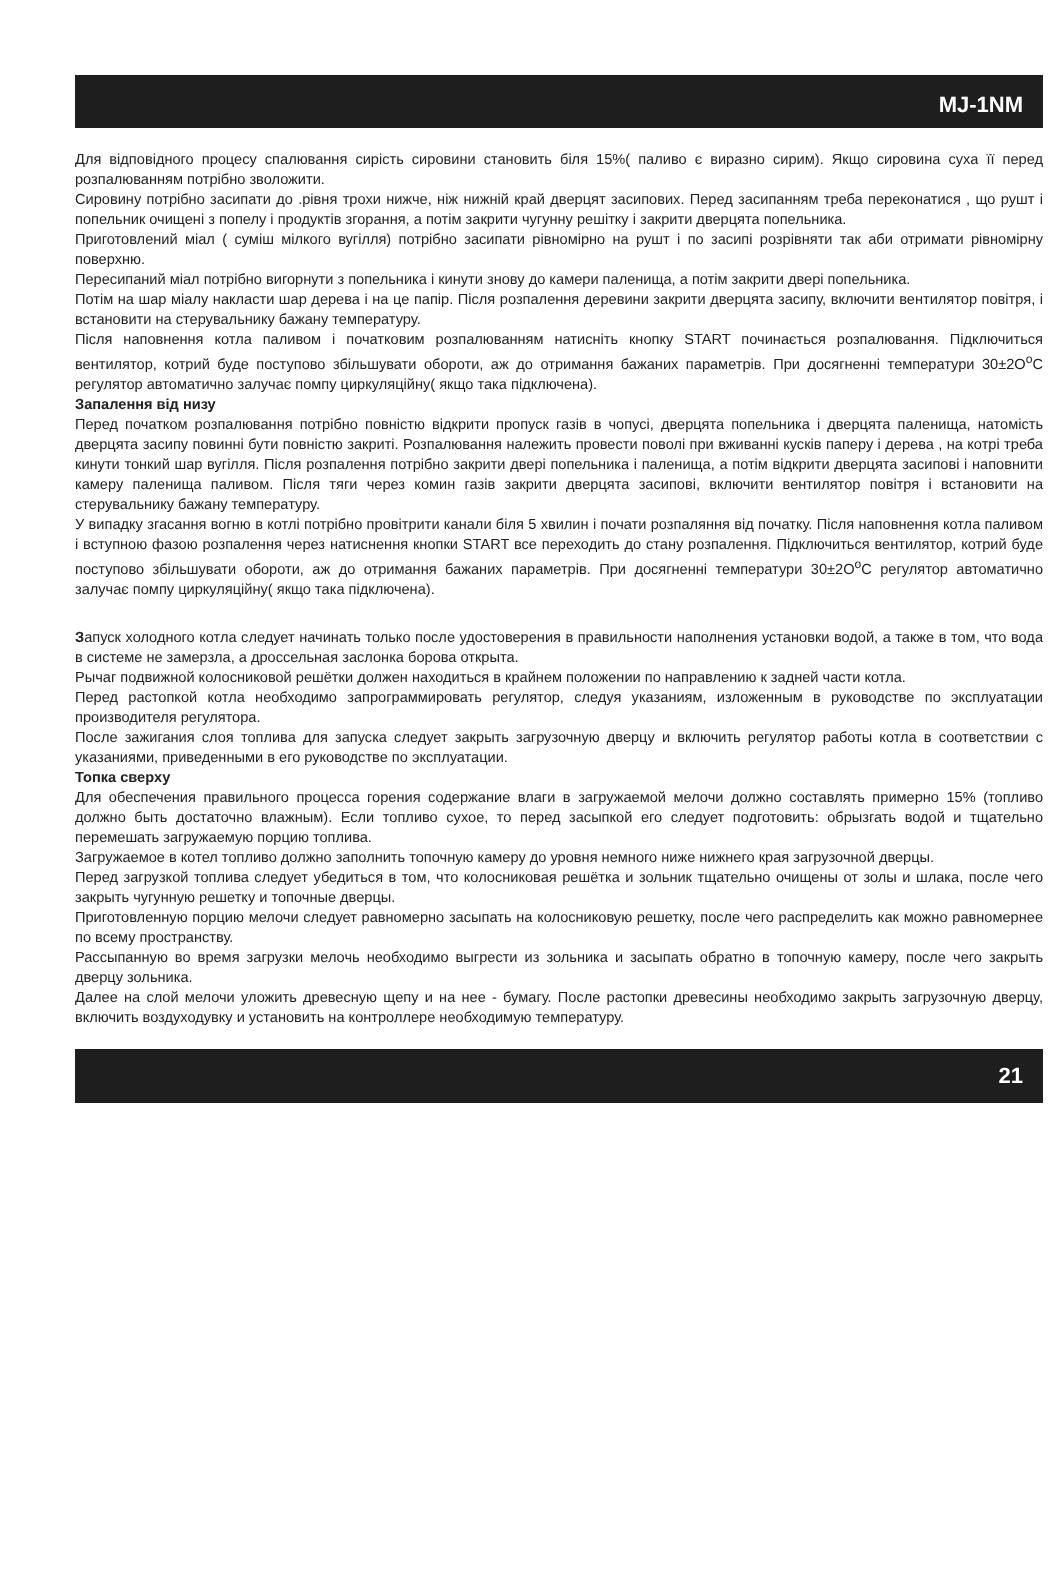MJ-1NM
Для відповідного процесу спалювання сирість сировини становить біля 15%( паливо є виразно сирим). Якщо сировина суха її перед розпалюванням потрібно зволожити.
Сировину потрібно засипати до .рівня трохи нижче, ніж нижній край дверцят засипових. Перед засипанням треба переконатися , що рушт і попельник очищені з попелу і продуктів згорання, а потім закрити чугунну решітку і закрити дверцята попельника.
Приготовлений міал ( суміш мілкого вугілля) потрібно засипати рівномірно на рушт і по засипі розрівняти так аби отримати рівномірну поверхню.
Пересипаний міал потрібно вигорнути з попельника і кинути знову до камери паленища, а потім закрити двері попельника.
Потім на шар міалу накласти шар дерева і на це папір. Після розпалення деревини закрити дверцята засипу, включити вентилятор повітря, і встановити на стерувальнику бажану температуру.
Після наповнення котла паливом і початковим розпалюванням натисніть кнопку START починається розпалювання. Підключиться вентилятор, котрий буде поступово збільшувати обороти, аж до отримання бажаних параметрів. При досягненні температури 30±2O<sup>o</sup>C регулятор автоматично залучає помпу циркуляційну( якщо така підключена).
Запалення від низу
Перед початком розпалювання потрібно повністю відкрити пропуск газів в чопусі, дверцята попельника і дверцята паленища, натомість дверцята засипу повинні бути повністю закриті. Розпалювання належить провести поволі при вживанні кусків паперу і дерева , на котрі треба кинути тонкий шар вугілля. Після розпалення потрібно закрити двері попельника і паленища, а потім відкрити дверцята засипові і наповнити камеру паленища паливом. Після тяги через комин газів закрити дверцята засипові, включити вентилятор повітря і встановити на стерувальнику бажану температуру.
У випадку згасання вогню в котлі потрібно провітрити канали біля 5 хвилин і почати розпаляння від початку. Після наповнення котла паливом і вступною фазою розпалення через натиснення кнопки START все переходить до стану розпалення. Підключиться вентилятор, котрий буде поступово збільшувати обороти, аж до отримання бажаних параметрів. При досягненні температури 30±2O<sup>o</sup>C регулятор автоматично залучає помпу циркуляційну( якщо така підключена).
Запуск холодного котла следует начинать только после удостоверения в правильности наполнения установки водой, а также в том, что вода в системе не замерзла, а дроссельная заслонка борова открыта.
Рычаг подвижной колосниковой решётки должен находиться в крайнем положении по направлению к задней части котла.
Перед растопкой котла необходимо запрограммировать регулятор, следуя указаниям, изложенным в руководстве по эксплуатации производителя регулятора.
После зажигания слоя топлива для запуска следует закрыть загрузочную дверцу и включить регулятор работы котла в соответствии с указаниями, приведенными в его руководстве по эксплуатации.
Топка сверху
Для обеспечения правильного процесса горения содержание влаги в загружаемой мелочи должно составлять примерно 15% (топливо должно быть достаточно влажным). Если топливо сухое, то перед засыпкой его следует подготовить: обрызгать водой и тщательно перемешать загружаемую порцию топлива.
Загружаемое в котел топливо должно заполнить топочную камеру до уровня немного ниже нижнего края загрузочной дверцы.
Перед загрузкой топлива следует убедиться в том, что колосниковая решётка и зольник тщательно очищены от золы и шлака, после чего закрыть чугунную решетку и топочные дверцы.
Приготовленную порцию мелочи следует равномерно засыпать на колосниковую решетку, после чего распределить как можно равномернее по всему пространству.
Рассыпанную во время загрузки мелочь необходимо выгрести из зольника и засыпать обратно в топочную камеру, после чего закрыть дверцу зольника.
Далее на слой мелочи уложить древесную щепу и на нее - бумагу. После растопки древесины необходимо закрыть загрузочную дверцу, включить воздуходувку и установить на контроллере необходимую температуру.
21